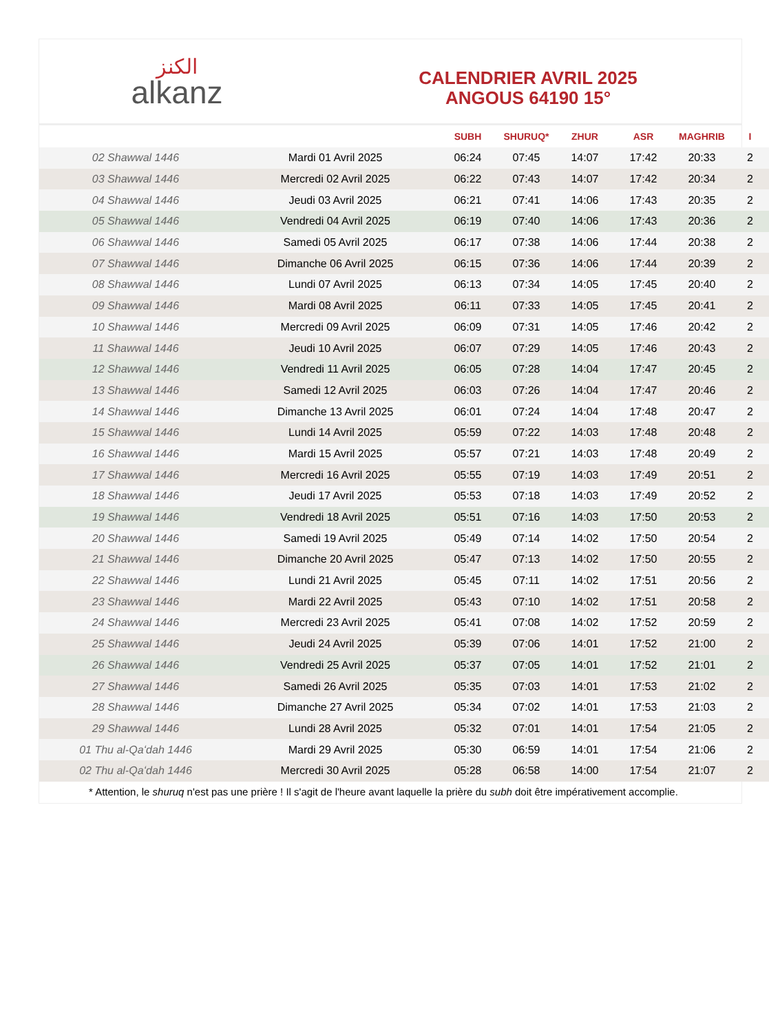الكنز
alkanz
CALENDRIER AVRIL 2025
ANGOUS 64190 15°
| | | SUBH | SHURUQ* | ZHUR | ASR | MAGHRIB | I |
| --- | --- | --- | --- | --- | --- | --- | --- |
| 02 Shawwal 1446 | Mardi 01 Avril 2025 | 06:24 | 07:45 | 14:07 | 17:42 | 20:33 | 2 |
| 03 Shawwal 1446 | Mercredi 02 Avril 2025 | 06:22 | 07:43 | 14:07 | 17:42 | 20:34 | 2 |
| 04 Shawwal 1446 | Jeudi 03 Avril 2025 | 06:21 | 07:41 | 14:06 | 17:43 | 20:35 | 2 |
| 05 Shawwal 1446 | Vendredi 04 Avril 2025 | 06:19 | 07:40 | 14:06 | 17:43 | 20:36 | 2 |
| 06 Shawwal 1446 | Samedi 05 Avril 2025 | 06:17 | 07:38 | 14:06 | 17:44 | 20:38 | 2 |
| 07 Shawwal 1446 | Dimanche 06 Avril 2025 | 06:15 | 07:36 | 14:06 | 17:44 | 20:39 | 2 |
| 08 Shawwal 1446 | Lundi 07 Avril 2025 | 06:13 | 07:34 | 14:05 | 17:45 | 20:40 | 2 |
| 09 Shawwal 1446 | Mardi 08 Avril 2025 | 06:11 | 07:33 | 14:05 | 17:45 | 20:41 | 2 |
| 10 Shawwal 1446 | Mercredi 09 Avril 2025 | 06:09 | 07:31 | 14:05 | 17:46 | 20:42 | 2 |
| 11 Shawwal 1446 | Jeudi 10 Avril 2025 | 06:07 | 07:29 | 14:05 | 17:46 | 20:43 | 2 |
| 12 Shawwal 1446 | Vendredi 11 Avril 2025 | 06:05 | 07:28 | 14:04 | 17:47 | 20:45 | 2 |
| 13 Shawwal 1446 | Samedi 12 Avril 2025 | 06:03 | 07:26 | 14:04 | 17:47 | 20:46 | 2 |
| 14 Shawwal 1446 | Dimanche 13 Avril 2025 | 06:01 | 07:24 | 14:04 | 17:48 | 20:47 | 2 |
| 15 Shawwal 1446 | Lundi 14 Avril 2025 | 05:59 | 07:22 | 14:03 | 17:48 | 20:48 | 2 |
| 16 Shawwal 1446 | Mardi 15 Avril 2025 | 05:57 | 07:21 | 14:03 | 17:48 | 20:49 | 2 |
| 17 Shawwal 1446 | Mercredi 16 Avril 2025 | 05:55 | 07:19 | 14:03 | 17:49 | 20:51 | 2 |
| 18 Shawwal 1446 | Jeudi 17 Avril 2025 | 05:53 | 07:18 | 14:03 | 17:49 | 20:52 | 2 |
| 19 Shawwal 1446 | Vendredi 18 Avril 2025 | 05:51 | 07:16 | 14:03 | 17:50 | 20:53 | 2 |
| 20 Shawwal 1446 | Samedi 19 Avril 2025 | 05:49 | 07:14 | 14:02 | 17:50 | 20:54 | 2 |
| 21 Shawwal 1446 | Dimanche 20 Avril 2025 | 05:47 | 07:13 | 14:02 | 17:50 | 20:55 | 2 |
| 22 Shawwal 1446 | Lundi 21 Avril 2025 | 05:45 | 07:11 | 14:02 | 17:51 | 20:56 | 2 |
| 23 Shawwal 1446 | Mardi 22 Avril 2025 | 05:43 | 07:10 | 14:02 | 17:51 | 20:58 | 2 |
| 24 Shawwal 1446 | Mercredi 23 Avril 2025 | 05:41 | 07:08 | 14:02 | 17:52 | 20:59 | 2 |
| 25 Shawwal 1446 | Jeudi 24 Avril 2025 | 05:39 | 07:06 | 14:01 | 17:52 | 21:00 | 2 |
| 26 Shawwal 1446 | Vendredi 25 Avril 2025 | 05:37 | 07:05 | 14:01 | 17:52 | 21:01 | 2 |
| 27 Shawwal 1446 | Samedi 26 Avril 2025 | 05:35 | 07:03 | 14:01 | 17:53 | 21:02 | 2 |
| 28 Shawwal 1446 | Dimanche 27 Avril 2025 | 05:34 | 07:02 | 14:01 | 17:53 | 21:03 | 2 |
| 29 Shawwal 1446 | Lundi 28 Avril 2025 | 05:32 | 07:01 | 14:01 | 17:54 | 21:05 | 2 |
| 01 Thu al-Qaʻdah 1446 | Mardi 29 Avril 2025 | 05:30 | 06:59 | 14:01 | 17:54 | 21:06 | 2 |
| 02 Thu al-Qaʻdah 1446 | Mercredi 30 Avril 2025 | 05:28 | 06:58 | 14:00 | 17:54 | 21:07 | 2 |
* Attention, le shuruq n'est pas une prière ! Il s'agit de l'heure avant laquelle la prière du subh doit être impérativement accomplie.